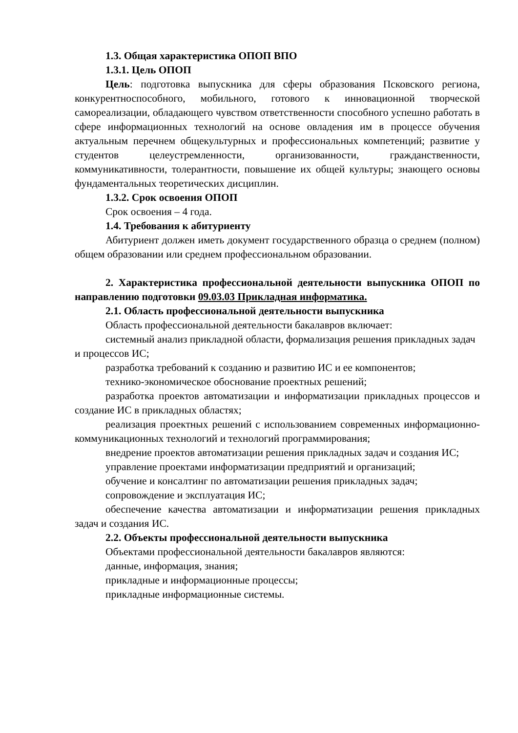1.3. Общая характеристика ОПОП ВПО
1.3.1. Цель ОПОП
Цель: подготовка выпускника для сферы образования Псковского региона, конкурентноспособного, мобильного, готового к инновационной творческой самореализации, обладающего чувством ответственности способного успешно работать в сфере информационных технологий на основе овладения им в процессе обучения актуальным перечнем общекультурных и профессиональных компетенций; развитие у студентов целеустремленности, организованности, гражданственности, коммуникативности, толерантности, повышение их общей культуры; знающего основы фундаментальных теоретических дисциплин.
1.3.2. Срок освоения ОПОП
Срок освоения – 4 года.
1.4. Требования к абитуриенту
Абитуриент должен иметь документ государственного образца о среднем (полном) общем образовании или среднем профессиональном образовании.
2. Характеристика профессиональной деятельности выпускника ОПОП по направлению подготовки 09.03.03 Прикладная информатика.
2.1. Область профессиональной деятельности выпускника
Область профессиональной деятельности бакалавров включает:
системный анализ прикладной области, формализация решения прикладных задач и процессов ИС;
разработка требований к созданию и развитию ИС и ее компонентов;
технико-экономическое обоснование проектных решений;
разработка проектов автоматизации и информатизации прикладных процессов и создание ИС в прикладных областях;
реализация проектных решений с использованием современных информационно-коммуникационных технологий и технологий программирования;
внедрение проектов автоматизации решения прикладных задач и создания ИС;
управление проектами информатизации предприятий и организаций;
обучение и консалтинг по автоматизации решения прикладных задач;
сопровождение и эксплуатация ИС;
обеспечение качества автоматизации и информатизации решения прикладных задач и создания ИС.
2.2. Объекты профессиональной деятельности выпускника
Объектами профессиональной деятельности бакалавров являются:
данные, информация, знания;
прикладные и информационные процессы;
прикладные информационные системы.